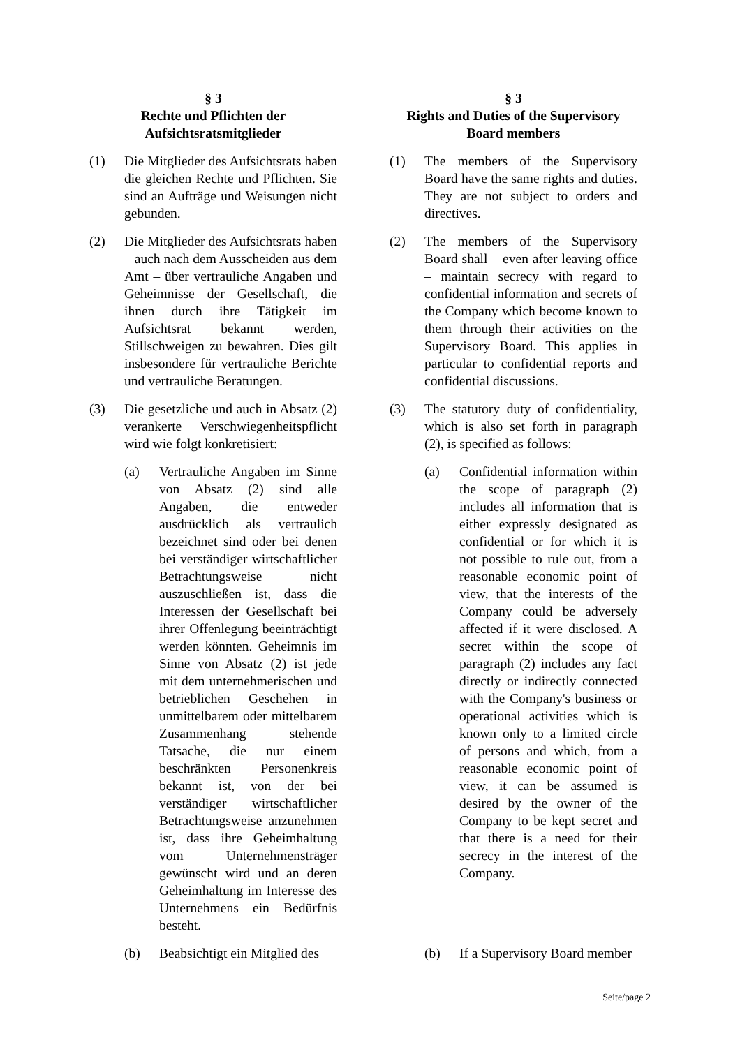§ 3
Rechte und Pflichten der Aufsichtsratsmitglieder
(1) Die Mitglieder des Aufsichtsrats haben die gleichen Rechte und Pflichten. Sie sind an Aufträge und Weisungen nicht gebunden.
(2) Die Mitglieder des Aufsichtsrats haben – auch nach dem Ausscheiden aus dem Amt – über vertrauliche Angaben und Geheimnisse der Gesellschaft, die ihnen durch ihre Tätigkeit im Aufsichtsrat bekannt werden, Stillschweigen zu bewahren. Dies gilt insbesondere für vertrauliche Berichte und vertrauliche Beratungen.
(3) Die gesetzliche und auch in Absatz (2) verankerte Verschwiegenheitspflicht wird wie folgt konkretisiert:
(a) Vertrauliche Angaben im Sinne von Absatz (2) sind alle Angaben, die entweder ausdrücklich als vertraulich bezeichnet sind oder bei denen bei verständiger wirtschaftlicher Betrachtungsweise nicht auszuschließen ist, dass die Interessen der Gesellschaft bei ihrer Offenlegung beeinträchtigt werden könnten. Geheimnis im Sinne von Absatz (2) ist jede mit dem unternehmerischen und betrieblichen Geschehen in unmittelbarem oder mittelbarem Zusammenhang stehende Tatsache, die nur einem beschränkten Personenkreis bekannt ist, von der bei verständiger wirtschaftlicher Betrachtungsweise anzunehmen ist, dass ihre Geheimhaltung vom Unternehmensträger gewünscht wird und an deren Geheimhaltung im Interesse des Unternehmens ein Bedürfnis besteht.
(b) Beabsichtigt ein Mitglied des
§ 3
Rights and Duties of the Supervisory Board members
(1) The members of the Supervisory Board have the same rights and duties. They are not subject to orders and directives.
(2) The members of the Supervisory Board shall – even after leaving office – maintain secrecy with regard to confidential information and secrets of the Company which become known to them through their activities on the Supervisory Board. This applies in particular to confidential reports and confidential discussions.
(3) The statutory duty of confidentiality, which is also set forth in paragraph (2), is specified as follows:
(a) Confidential information within the scope of paragraph (2) includes all information that is either expressly designated as confidential or for which it is not possible to rule out, from a reasonable economic point of view, that the interests of the Company could be adversely affected if it were disclosed. A secret within the scope of paragraph (2) includes any fact directly or indirectly connected with the Company's business or operational activities which is known only to a limited circle of persons and which, from a reasonable economic point of view, it can be assumed is desired by the owner of the Company to be kept secret and that there is a need for their secrecy in the interest of the Company.
(b) If a Supervisory Board member
Seite/page 2